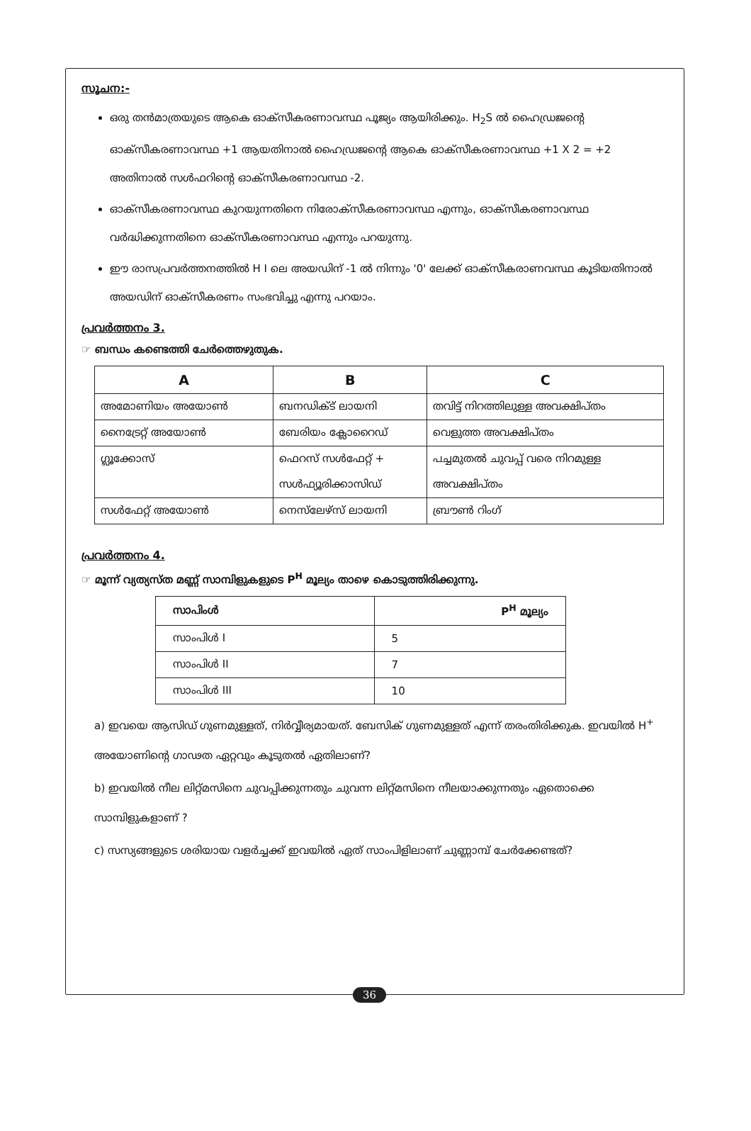സൂചന:-
ഒരു തൻമാത്രയുടെ ആകെ ഓക്സീകരണാവസ്ഥ പൂജ്യം ആയിരിക്കും. H<sub>2</sub>S ൽ ഹൈഡ്രജന്റെ ഓക്സീകരണാവസ്ഥ +1 ആയതിനാൽ ഹൈഡ്രജന്റെ ആകെ ഓക്സീകരണാവസ്ഥ +1 X 2 = +2 അതിനാൽ സൾഫറിന്റെ ഓക്സീകരണാവസ്ഥ -2.
ഓക്സീകരണാവസ്ഥ കുറയുന്നതിനെ നിരോക്സീകരണാവസ്ഥ എന്നും, ഓക്സീകരണാവസ്ഥ വർദ്ധിക്കുന്നതിനെ ഓക്സീകരണാവസ്ഥ എന്നും പറയുന്നു.
ഈ രാസപ്രവർത്തനത്തിൽ H I ലെ അയഡിന് -1 ൽ നിന്നും '0' ലേക്ക് ഓക്സീകരാണവസ്ഥ കൂടിയതിനാൽ അയഡിന് ഓക്സീകരണം സംഭവിച്ചു എന്നു പറയാം.
പ്രവർത്തനം 3.
☞ ബന്ധം കണ്ടെത്തി ചേർത്തെഴുതുക.
| A | B | C |
| --- | --- | --- |
| അമോണിയം അയോൺ | ബനഡിക്ട് ലായനി | തവിട്ട് നിറത്തിലുള്ള അവക്ഷിപ്തം |
| നൈട്രേറ്റ് അയോൺ | ബേരിയം ക്ലോറൈഡ് | വെളുത്ത അവക്ഷിപ്തം |
| ഗ്ലൂക്കോസ് | ഫെറസ് സൾഫേറ്റ് + | പച്ചമുതൽ ചുവപ്പ് വരെ നിറമുള്ള |
| | സൾഫ്യൂരിക്കാസിഡ് | അവക്ഷിപ്തം |
| സൾഫേറ്റ് അയോൺ | നെസ്‌ലേഴ്സ് ലായനി | ബ്രൗൺ റിംഗ് |
പ്രവർത്തനം 4.
☞ മൂന്ന് വ്യത്യസ്ത മണ്ണ് സാമ്പിളുകളുടെ P<sup>H</sup> മൂല്യം താഴെ കൊടുത്തിരിക്കുന്നു.
| സാപിംൾ | P<sup>H</sup> മൂല്യം |
| --- | --- |
| സാംപിൾ I | 5 |
| സാംപിൾ II | 7 |
| സാംപിൾ III | 10 |
a) ഇവയെ ആസിഡ് ഗുണമുള്ളത്, നിർവ്വീര്യമായത്. ബേസിക് ഗുണമുള്ളത് എന്ന് തരംതിരിക്കുക. ഇവയിൽ H<sup>+</sup> അയോണിന്റെ ഗാഢത ഏറ്റവും കൂടുതൽ ഏതിലാണ്?
b) ഇവയിൽ നീല ലിറ്റ്മസിനെ ചുവപ്പിക്കുന്നതും ചുവന്ന ലിറ്റ്മസിനെ നീലയാക്കുന്നതും ഏതൊക്കെ സാമ്പിളുകളാണ് ?
c) സസ്യങ്ങളുടെ ശരിയായ വളർച്ചക്ക് ഇവയിൽ ഏത് സാംപിളിലാണ് ചുണ്ണാമ്പ് ചേർക്കേണ്ടത്?
36